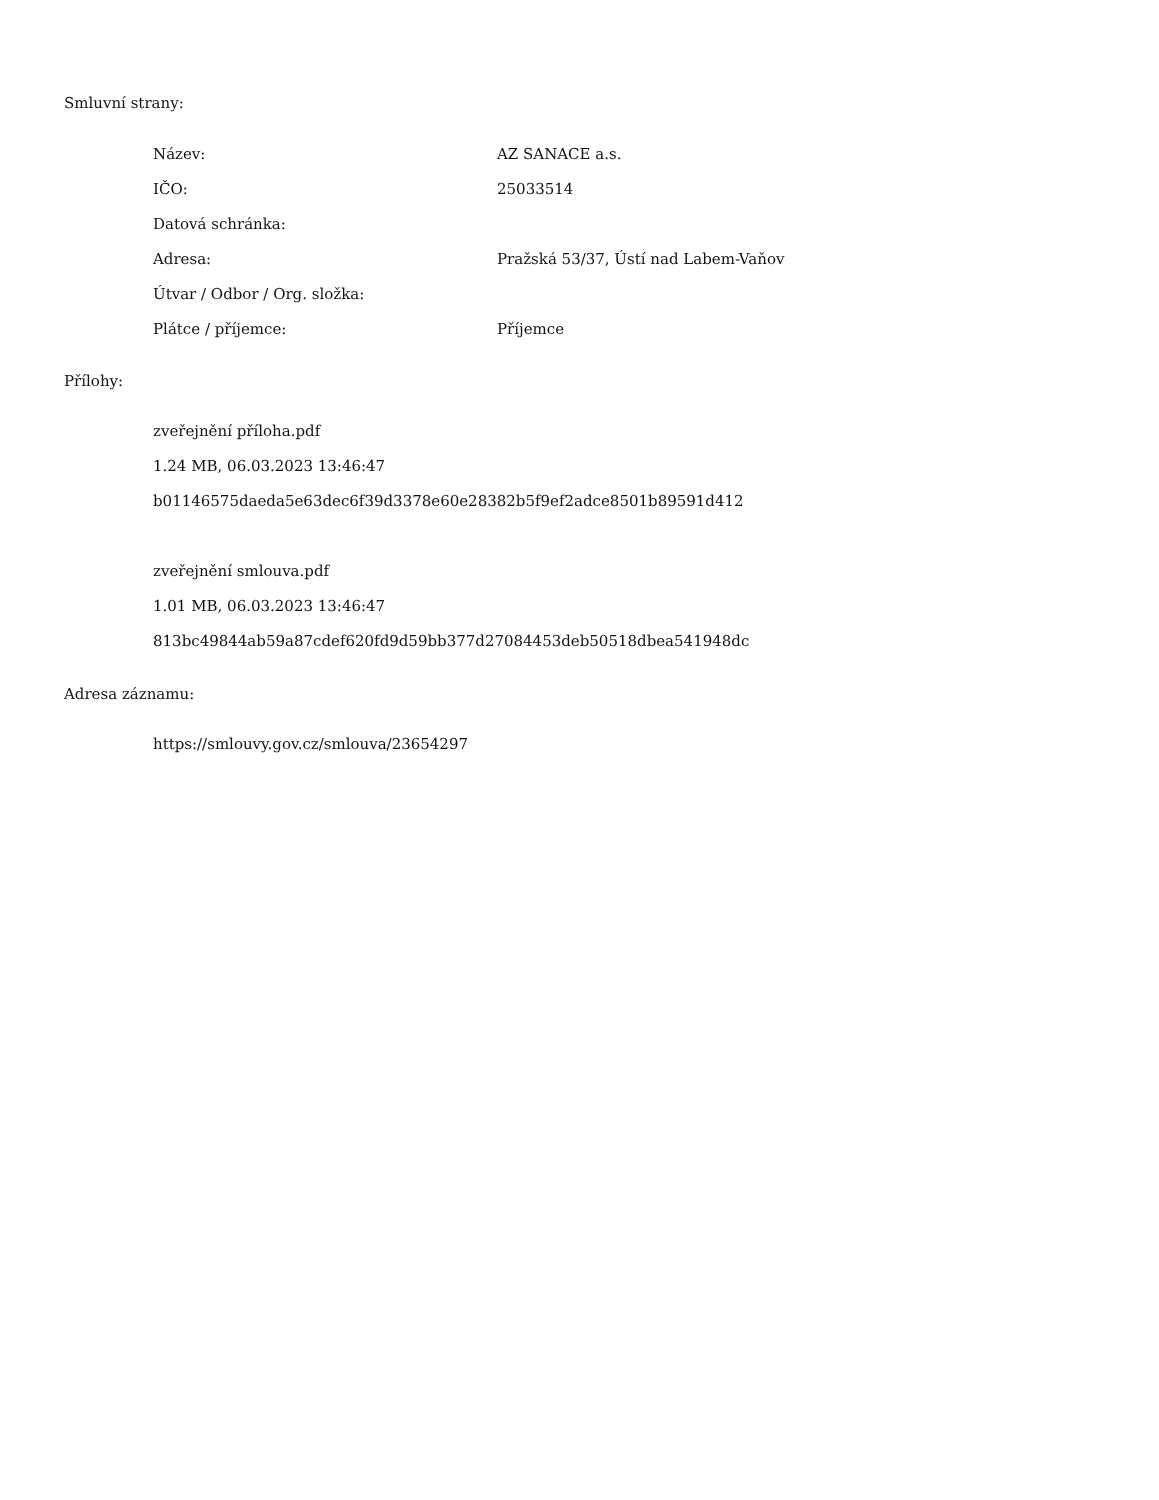Smluvní strany:
| Název: | AZ SANACE a.s. |
| IČO: | 25033514 |
| Datová schránka: | |
| Adresa: | Pražská 53/37, Ústí nad Labem-Vaňov |
| Útvar / Odbor / Org. složka: | |
| Plátce / příjemce: | Příjemce |
Přílohy:
zveřejnění příloha.pdf
1.24 MB, 06.03.2023 13:46:47
b01146575daeda5e63dec6f39d3378e60e28382b5f9ef2adce8501b89591d412
zveřejnění smlouva.pdf
1.01 MB, 06.03.2023 13:46:47
813bc49844ab59a87cdef620fd9d59bb377d27084453deb50518dbea541948dc
Adresa záznamu:
https://smlouvy.gov.cz/smlouva/23654297